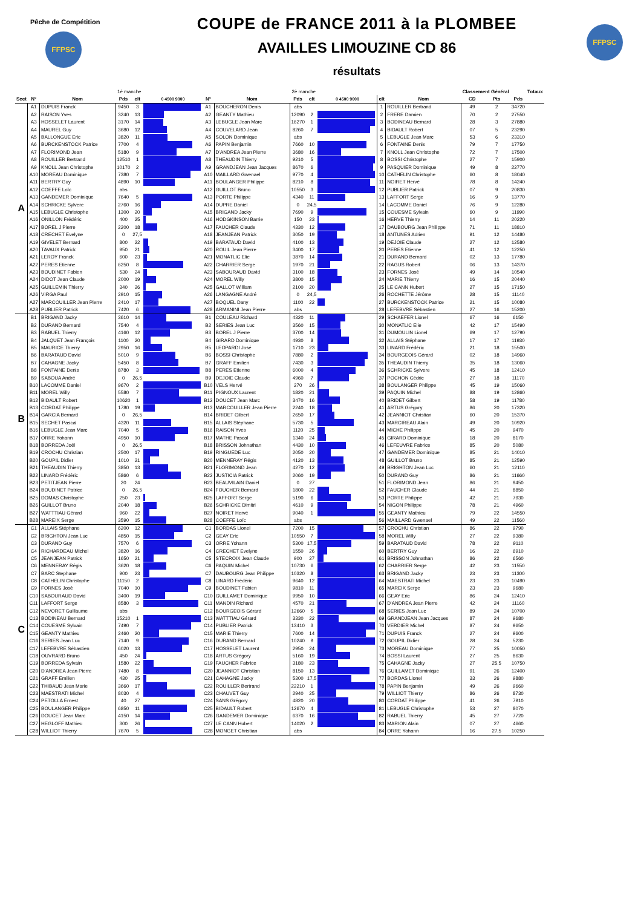Pêche de Compétition
FFPSC
COUPE de FRANCE 2011 à la PLOMBEE
AVAILLES LIMOUZINE CD 86
résultats
FFPSC
| | | | 1è manche | | | | | 2è manche | | | | | Classement Général | | | Totaux |
| Sect | N° | Nom | Pds | clt | 0 4500 9000 | N° | Nom | Pds | clt | 0 4500 9000 | clt | Nom | CD | Pts | Pds | |
| A | A1 | DUPUIS Franck | 9450 | 3 | | A1 | BOUCHERON Denis | abs | | | 1 | ROUILLER Bertrand | 49 | 2 | 34720 | |
| | A2 | RAISON Yves | 3240 | 13 | | A2 | GEANTY Mathieu | 12090 | 2 | | 2 | FRERE Damien | 70 | 2 | 27550 | |
| | A3 | HOSSELET Laurent | 3170 | 14 | | A3 | LEBUGLE Jean Marc | 16270 | 1 | | 3 | BODINEAU Bernard | 28 | 3 | 27880 | |
| | A4 | MAUREL Guy | 3680 | 12 | | A4 | COUVELARD Jean | 8260 | 7 | | 4 | BIDAULT Robert | 07 | 5 | 23290 | |
| | A5 | BALLONGUE Eric | 3820 | 11 | | A5 | SOLON Dominique | abs | | | 5 | LEBUGLE Jean Marc | 53 | 6 | 23310 | |
| | A6 | BURCKENSTOCK Patrice | 7700 | 4 | | A6 | PAPIN Benjamin | 7660 | 10 | | 6 | FONTAINE Denis | 79 | 7 | 17750 | |
| | A7 | FLORIMOND Jean | 5180 | 9 | | A7 | D'ANDREA Jean Pierre | 3680 | 16 | | 7 | KNOLL Jean Christophe | 72 | 7 | 17500 | |
| | A8 | ROUILLER Bertrand | 12510 | 1 | | A8 | THEAUDIN Thierry | 9210 | 5 | | 8 | BOSSI Christophe | 27 | 7 | 15900 | |
| | A9 | KNOLL Jean Christophe | 10170 | 2 | | A9 | GRANDJEAN Jean Jacques | 8670 | 6 | | 9 | PASQUIER Dominique | 49 | 8 | 22770 | |
| | A10 | MOREAU Dominique | 7380 | 7 | | A10 | MAILLARD Gwenael | 9770 | 4 | | 10 | CATHELIN Christophe | 60 | 8 | 18040 | |
| | A11 | BERTRY Guy | 4890 | 10 | | A11 | BOULANGER Philippe | 8210 | 8 | | 11 | NOIRET Hervé | 78 | 8 | 14240 | |
| | A12 | COEFFE Loïc | abs | | | A12 | GUILLOT Bruno | 10550 | 3 | | 12 | PUBLIER Patrick | 07 | 9 | 20830 | |
| | A13 | GANDEMER Dominique | 7640 | 5 | | A13 | PORTE Philippe | 4340 | 11 | | 13 | LAFFORT Serge | 16 | 9 | 13770 | |
| | A14 | SCHRICKE Sylvere | 2760 | 16 | | A14 | DUPRE Daniel | 0 | 24,5 | | 14 | LACOMME Daniel | 76 | 9 | 12280 | |
| | A15 | LEBUGLE Christophe | 1300 | 20 | | A15 | BRIGAND Jacky | 7690 | 9 | | 15 | COUESME Sylvain | 60 | 9 | 11990 | |
| | A16 | ONILLON Frédéric | 400 | 25 | | A16 | HODGKINSON Barrie | 150 | 23 | | 16 | HERVE Thierry | 14 | 11 | 20220 | |
| | A17 | BOREL J Pierre | 2200 | 18 | | A17 | FAUCHER Claude | 4330 | 12 | | 17 | DAUBOURG Jean Philippe | 71 | 11 | 18810 | |
| | A18 | CRECHET Evelyne | 0 | 27,5 | | A18 | JEANJEAN Patrick | 3050 | 19 | | 18 | ANTUNES Adrien | 91 | 12 | 14480 | |
| | A19 | GIVELET Bernard | 800 | 22 | | A19 | BARATAUD David | 4100 | 13 | | 19 | DEJOIE Claude | 27 | 12 | 12580 | |
| | A20 | TAVAUX Patrick | 950 | 21 | | A20 | ROUIL Jean Pierre | 3400 | 17 | | 20 | PERES Etienne | 41 | 12 | 12250 | |
| | A21 | LEROY Franck | 600 | 23 | | A21 | MONATLIC Elie | 3870 | 14 | | 21 | DURAND Bernard | 02 | 13 | 17780 | |
| | A22 | PERES Etienne | 6250 | 8 | | A22 | CHARRIER Serge | 1970 | 21 | | 22 | RAGUS Robert | 06 | 13 | 14370 | |
| | A23 | BOUDINET Fabien | 530 | 24 | | A23 | SABOURAUD David | 3100 | 18 | | 23 | FORNES José | 49 | 14 | 10540 | |
| | A24 | DIDOT Jean Claude | 2000 | 19 | | A24 | MOREL Willy | 3800 | 15 | | 24 | MARIE Thierry | 16 | 15 | 20440 | |
| | A25 | GUILLEMIN Thierry | 340 | 26 | | A25 | GALLOT William | 2100 | 20 | | 25 | LE CANN Hubert | 27 | 15 | 17150 | |
| | A26 | VIRGA Paul | 2910 | 15 | | A26 | LANGAGNE André | 0 | 24,5 | | 26 | ROCHETTE Jérôme | 28 | 15 | 11140 | |
| | A27 | MARCOUILLER Jean Pierre | 2410 | 17 | | A27 | BOQUEL Dany | 1100 | 22 | | 27 | BURCKENSTOCK Patrice | 21 | 15 | 10080 | |
| | A28 | PUBLIER Patrick | 7420 | 6 | | A28 | ARMANINI Jean Pierre | abs | | | 28 | LEFEBVRE Sébastien | 27 | 16 | 15200 | |
| B | B1 | BRIGAND Jacky | 3610 | 14 | | B1 | COULEAU Richard | 4320 | 11 | | 29 | SCHAEFER Lionel | 67 | 16 | 6150 | |
| | B2 | DURAND Bernard | 7540 | 4 | | B2 | SERIES Jean Luc | 3560 | 15 | | 30 | MONATLIC Elie | 42 | 17 | 15490 | |
| | B3 | RABUEL Thierry | 4160 | 12 | | B3 | BOREL J Pierre | 3700 | 14 | | 31 | DUMOULIN Lionel | 69 | 17 | 12790 | |
| | B4 | JALQUET Jean François | 1100 | 20 | | B4 | GIRARD Dominique | 4930 | 8 | | 32 | ALLAIS Stéphane | 17 | 17 | 11930 | |
| | B5 | MAURICE Thierry | 2950 | 16 | | B5 | LEOPARDI José | 1710 | 23 | | 33 | LINARD Frédéric | 21 | 18 | 15500 | |
| | B6 | BARATAUD David | 5010 | 9 | | B6 | BOSSI Christophe | 7880 | 2 | | 34 | BOURGEOIS Gérard | 02 | 18 | 14960 | |
| | B7 | CAHAGNE Jacky | 5450 | 8 | | B7 | GRAFF Emilien | 7430 | 3 | | 35 | THEAUDIN Thierry | 35 | 18 | 13060 | |
| | B8 | FONTAINE Denis | 8780 | 3 | | B8 | PERES Etienne | 6000 | 4 | | 36 | SCHRICKE Sylvere | 45 | 18 | 12410 | |
| | B9 | SABOUA André | 0 | 26,5 | | B9 | DEJOIE Claude | 4960 | 7 | | 37 | POCHON Cédric | 27 | 18 | 11170 | |
| | B10 | LACOMME Daniel | 9670 | 2 | | B10 | VELS Hervé | 270 | 26 | | 38 | BOULANGER Philippe | 45 | 19 | 15060 | |
| | B11 | MOREL Willy | 5580 | 7 | | B11 | PIGNOUX Laurent | 1820 | 21 | | 39 | PAQUIN Michel | 88 | 19 | 12860 | |
| | B12 | BIDAULT Robert | 10620 | 1 | | B12 | DOUCET Jean Marc | 3470 | 16 | | 40 | BRIDET Gilbert | 58 | 19 | 11780 | |
| | B13 | CORDAT Philippe | 1780 | 19 | | B13 | MARCOUILLER Jean Pierre | 2240 | 18 | | 41 | ARTUS Grégory | 86 | 20 | 17320 | |
| | B14 | GARCIA Bernard | 0 | 26,5 | | B14 | BRIDET Gilbert | 2650 | 17 | | 42 | JEANNIOT Christian | 60 | 20 | 15370 | |
| | B15 | SECHET Pascal | 4320 | 11 | | B15 | ALLAIS Stéphane | 5730 | 5 | | 43 | MARCIREAU Alain | 49 | 20 | 10920 | |
| | B16 | LEBUGLE Jean Marc | 7040 | 5 | | B16 | RAISON Yves | 1120 | 25 | | 44 | MICHE Philippe | 45 | 20 | 9470 | |
| | B17 | ORRE Yohann | 4950 | 10 | | B17 | MATHE Pascal | 1340 | 24 | | 45 | GIRARD Dominique | 18 | 20 | 8170 | |
| | B18 | BORREDA Joël | 0 | 26,5 | | B18 | BRISSON Johnathan | 4430 | 10 | | 46 | LEFEUVRE Fabrice | 85 | 20 | 5080 | |
| | B19 | CROCHU Christian | 2500 | 17 | | B19 | RINGUEDE Luc | 2050 | 20 | | 47 | GANDEMER Dominique | 85 | 21 | 14010 | |
| | B20 | GOUPIL Didier | 1010 | 21 | | B20 | MENNERAY Régis | 4120 | 13 | | 48 | GUILLOT Bruno | 85 | 21 | 12590 | |
| | B21 | THEAUDIN Thierry | 3850 | 13 | | B21 | FLORIMOND Jean | 4270 | 12 | | 49 | BRIGHTON Jean Luc | 60 | 21 | 12110 | |
| | B22 | LINARD Frédéric | 5860 | 6 | | B22 | JUSTICIA Patrick | 2060 | 19 | | 50 | DURAND Guy | 86 | 21 | 11660 | |
| | B23 | PETITJEAN Pierre | 20 | 24 | | B23 | BEAUVILAIN Daniel | 0 | 27 | | 51 | FLORIMOND Jean | 86 | 21 | 9450 | |
| | B24 | BOUDINET Patrice | 0 | 26,5 | | B24 | FOUCHER Bernard | 1800 | 22 | | 52 | FAUCHER Claude | 44 | 21 | 8850 | |
| | B25 | DOMAS Christophe | 250 | 23 | | B25 | LAFFORT Serge | 5190 | 6 | | 53 | PORTE Philippe | 42 | 21 | 7930 | |
| | B26 | GUILLOT Bruno | 2040 | 18 | | B26 | SCHRICKE Dimitri | 4610 | 9 | | 54 | NIGON Philippe | 78 | 21 | 4960 | |
| | B27 | WATTTIAU Gérard | 960 | 22 | | B27 | NOIRET Hervé | 9040 | 1 | | 55 | GEANTY Mathieu | 79 | 22 | 14550 | |
| | B28 | MAREIX Serge | 3590 | 15 | | B28 | COEFFE Loïc | abs | | | 56 | MAILLARD Gwenael | 49 | 22 | 11560 | |
| C | C1 | ALLAIS Stéphane | 6200 | 12 | | C1 | BORDAS Lionel | 7200 | 15 | | 57 | CROCHU Christian | 86 | 22 | 9790 | |
| | C2 | BRIGHTON Jean Luc | 4850 | 15 | | C2 | GEAY Eric | 10550 | 7 | | 58 | MOREL Willy | 27 | 22 | 9380 | |
| | C3 | DURAND Guy | 7570 | 6 | | C3 | ORRE Yohann | 5300 | 17,5 | | 59 | BARATAUD David | 78 | 22 | 9110 | |
| | C4 | RICHARDEAU Michel | 3820 | 16 | | C4 | CRECHET Evelyne | 1550 | 26 | | 60 | BERTRY Guy | 16 | 22 | 6910 | |
| | C5 | JEANJEAN Patrick | 1650 | 21 | | C5 | STECROIX Jean Claude | 900 | 27 | | 61 | BRISSON Johnathan | 86 | 22 | 6560 | |
| | C6 | MENNERAY Régis | 3620 | 18 | | C6 | PAQUIN Michel | 10730 | 6 | | 62 | CHARRIER Serge | 42 | 23 | 11550 | |
| | C7 | BARC Stephane | 900 | 23 | | C7 | DAUBOURG Jean Philippe | 10320 | 8 | | 63 | BRIGAND Jacky | 23 | 23 | 11300 | |
| | C8 | CATHELIN Christophe | 11150 | 2 | | C8 | LINARD Frédéric | 9640 | 12 | | 64 | MAESTRATI Michel | 23 | 23 | 10490 | |
| | C9 | FORNES José | 7040 | 10 | | C9 | BOUDINET Fabien | 9810 | 11 | | 65 | MAREIX Serge | 23 | 23 | 9680 | |
| | C10 | SABOURAUD David | 3400 | 19 | | C10 | GUILLAMET Dominique | 9950 | 10 | | 66 | GEAY Eric | 86 | 24 | 12410 | |
| | C11 | LAFFORT Serge | 8580 | 3 | | C11 | MANDIN Richard | 4570 | 21 | | 67 | D'ANDREA Jean Pierre | 42 | 24 | 11160 | |
| | C12 | NEVORET Guillaume | abs | | | C12 | BOURGEOIS Gérard | 12660 | 5 | | 68 | SERIES Jean Luc | 89 | 24 | 10700 | |
| | C13 | BODINEAU Bernard | 15210 | 1 | | C13 | WATTTIAU Gérard | 3330 | 22 | | 69 | GRANDJEAN Jean Jacques | 87 | 24 | 9680 | |
| | C14 | COUESME Sylvain | 7490 | 7 | | C14 | PUBLIER Patrick | 13410 | 3 | | 70 | VERDIER Michel | 87 | 24 | 9650 | |
| | C15 | GEANTY Mathieu | 2460 | 20 | | C15 | MARIE Thierry | 7600 | 14 | | 71 | DUPUIS Franck | 27 | 24 | 9600 | |
| | C16 | SERIES Jean Luc | 7140 | 9 | | C16 | DURAND Bernard | 10240 | 9 | | 72 | GOUPIL Didier | 28 | 24 | 5230 | |
| | C17 | LEFEBVRE Sébastien | 6020 | 13 | | C17 | HOSSELET Laurent | 2950 | 24 | | 73 | MOREAU Dominique | 77 | 25 | 10050 | |
| | C18 | OUVRARD Bruno | 450 | 24 | | C18 | ARTUS Grégory | 5160 | 19 | | 74 | BOSSI Laurent | 27 | 25 | 8630 | |
| | C19 | BORREDA Sylvain | 1580 | 22 | | C19 | FAUCHER Fabrice | 3180 | 23 | | 75 | CAHAGNE Jacky | 27 | 25,5 | 10750 | |
| | C20 | D'ANDREA Jean Pierre | 7480 | 8 | | C20 | JEANNIOT Christian | 8150 | 13 | | 76 | GUILLAMET Dominique | 91 | 26 | 12400 | |
| | C21 | GRAFF Emilien | 430 | 25 | | C21 | CAHAGNE Jacky | 5300 | 17,5 | | 77 | BORDAS Lionel | 33 | 26 | 9880 | |
| | C22 | THIBAUD Jean Marie | 3660 | 17 | | C22 | ROUILLER Bertrand | 22210 | 1 | | 78 | PAPIN Benjamin | 49 | 26 | 9660 | |
| | C23 | MAESTRATI Michel | 8030 | 4 | | C23 | CHAUVET Guy | 2940 | 25 | | 79 | WILLIOT Thierry | 86 | 26 | 8730 | |
| | C24 | PETOLLA Ernest | 40 | 27 | | C24 | SANS Grégory | 4820 | 20 | | 80 | CORDAT Philippe | 41 | 26 | 7910 | |
| | C25 | BOULANGER Philippe | 6850 | 11 | | C25 | BIDAULT Robert | 12670 | 4 | | 81 | LEBUGLE Christophe | 53 | 27 | 8070 | |
| | C26 | DOUCET Jean Marc | 4150 | 14 | | C26 | GANDEMER Dominique | 6370 | 16 | | 82 | RABUEL Thierry | 45 | 27 | 7720 | |
| | C27 | HEGLOFF Mathieu | 300 | 26 | | C27 | LE CANN Hubert | 14020 | 2 | | 83 | MARION Alain | 07 | 27 | 4660 | |
| | C28 | WILLIOT Thierry | 7670 | 5 | | C28 | MONGET Christian | abs | | | 84 | ORRE Yohann | 16 | 27,5 | 10250 | |